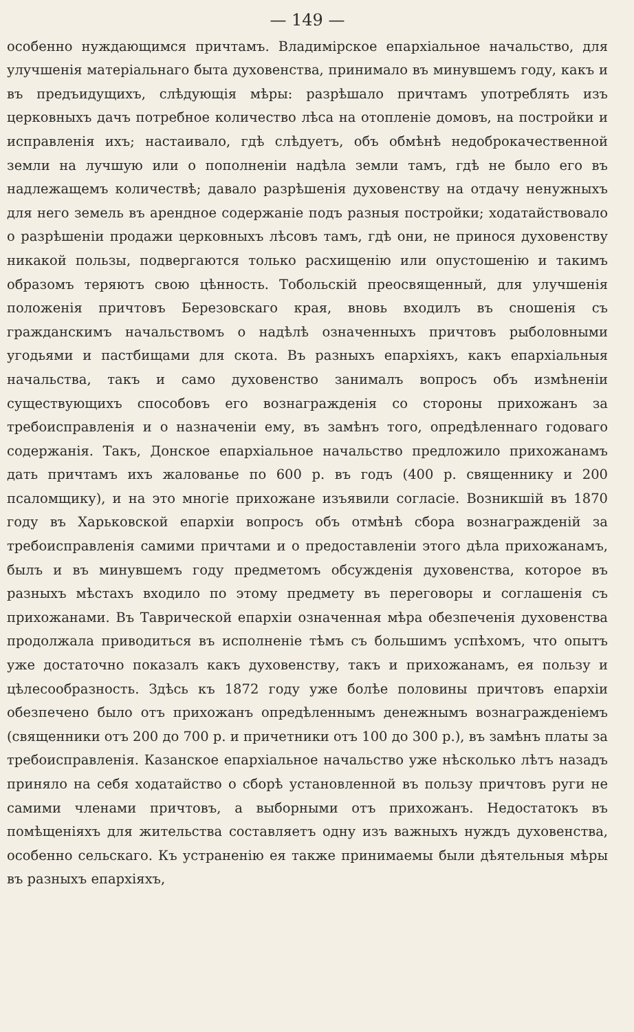— 149 —
особенно нуждающимся причтамъ. Владимірское епархіальное начальство, для улучшенія матеріальнаго быта духовенства, принимало въ минувшемъ году, какъ и въ предъидущихъ, слѣдующія мѣры: разрѣшало причтамъ употреблять изъ церковныхъ дачъ потребное количество лѣса на отопленіе домовъ, на постройки и исправленія ихъ; настаивало, гдѣ слѣдуетъ, объ обмѣнѣ недоброкачественной земли на лучшую или о пополненіи надѣла земли тамъ, гдѣ не было его въ надлежащемъ количествѣ; давало разрѣшенія духовенству на отдачу ненужныхъ для него земель въ арендное содержаніе подъ разныя постройки; ходатайствовало о разрѣшеніи продажи церковныхъ лѣсовъ тамъ, гдѣ они, не принося духовенству никакой пользы, подвергаются только расхищенію или опустошенію и такимъ образомъ теряютъ свою цѣнность. Тобольскій преосвященный, для улучшенія положенія причтовъ Березовскаго края, вновь входилъ въ сношенія съ гражданскимъ начальствомъ о надѣлѣ означенныхъ причтовъ рыболовными угодьями и пастбищами для скота. Въ разныхъ епархіяхъ, какъ епархіальныя начальства, такъ и само духовенство занималъ вопросъ объ измѣненіи существующихъ способовъ его вознагражденія со стороны прихожанъ за требоисправленія и о назначеніи ему, въ замѣнъ того, опредѣленнаго годоваго содержанія. Такъ, Донское епархіальное начальство предложило прихожанамъ дать причтамъ ихъ жалованье по 600 р. въ годъ (400 р. священнику и 200 псаломщику), и на это многіе прихожане изъявили согласіе. Возникшій въ 1870 году въ Харьковской епархіи вопросъ объ отмѣнѣ сбора вознагражденій за требоисправленія самими причтами и о предоставленіи этого дѣла прихожанамъ, былъ и въ минувшемъ году предметомъ обсужденія духовенства, которое въ разныхъ мѣстахъ входило по этому предмету въ переговоры и соглашенія съ прихожанами. Въ Таврической епархіи означенная мѣра обезпеченія духовенства продолжала приводиться въ исполненіе тѣмъ съ большимъ успѣхомъ, что опытъ уже достаточно показалъ какъ духовенству, такъ и прихожанамъ, ея пользу и цѣлесообразность. Здѣсь къ 1872 году уже болѣе половины причтовъ епархіи обезпечено было отъ прихожанъ опредѣленнымъ денежнымъ вознагражденіемъ (священники отъ 200 до 700 р. и причетники отъ 100 до 300 р.), въ замѣнъ платы за требоисправленія. Казанское епархіальное начальство уже нѣсколько лѣтъ назадъ приняло на себя ходатайство о сборѣ установленной въ пользу причтовъ руги не самими членами причтовъ, а выборными отъ прихожанъ. Недостатокъ въ помѣщеніяхъ для жительства составляетъ одну изъ важныхъ нуждъ духовенства, особенно сельскаго. Къ устраненію ея также принимаемы были дѣятельныя мѣры въ разныхъ епархіяхъ,